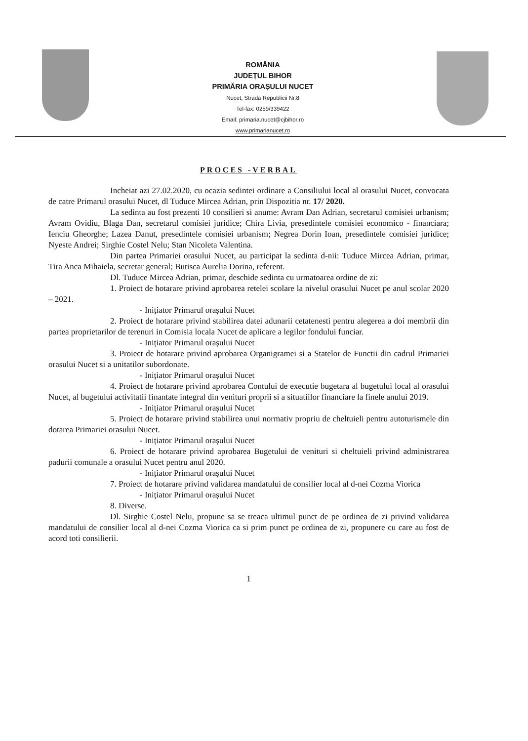ROMÂNIA
JUDEȚUL BIHOR
PRIMĂRIA ORAȘULUI NUCET
Nucet, Strada Republicii Nr.8
Tel-fax: 0259/339422
Email: primaria.nucet@cjbihor.ro
www.primarianucet.ro
PROCES -VERBAL
Incheiat azi 27.02.2020, cu ocazia sedintei ordinare a Consiliului local al orasului Nucet, convocata de catre Primarul orasului Nucet, dl Tuduce Mircea Adrian, prin Dispozitia nr. 17/ 2020.
La sedinta au fost prezenti 10 consilieri si anume: Avram Dan Adrian, secretarul comisiei urbanism; Avram Ovidiu, Blaga Dan, secretarul comisiei juridice; Chira Livia, presedintele comisiei economico - financiara; Ienciu Gheorghe; Lazea Danut, presedintele comisiei urbanism; Negrea Dorin Ioan, presedintele comisiei juridice; Nyeste Andrei; Sirghie Costel Nelu; Stan Nicoleta Valentina.
Din partea Primariei orasului Nucet, au participat la sedinta d-nii: Tuduce Mircea Adrian, primar, Tira Anca Mihaiela, secretar general; Butisca Aurelia Dorina, referent.
Dl. Tuduce Mircea Adrian, primar, deschide sedinta cu urmatoarea ordine de zi:
1. Proiect de hotarare privind aprobarea retelei scolare la nivelul orasului Nucet pe anul scolar 2020 – 2021.
- Inițiator Primarul orașului Nucet
2. Proiect de hotarare privind stabilirea datei adunarii cetatenesti pentru alegerea a doi membrii din partea proprietarilor de terenuri in Comisia locala Nucet de aplicare a legilor fondului funciar.
- Inițiator Primarul orașului Nucet
3. Proiect de hotarare privind aprobarea Organigramei si a Statelor de Functii din cadrul Primariei orasului Nucet si a unitatilor subordonate.
- Inițiator Primarul orașului Nucet
4. Proiect de hotarare privind aprobarea Contului de executie bugetara al bugetului local al orasului Nucet, al bugetului activitatii finantate integral din venituri proprii si a situatiilor financiare la finele anului 2019.
- Inițiator Primarul orașului Nucet
5. Proiect de hotarare privind stabilirea unui normativ propriu de cheltuieli pentru autoturismele din dotarea Primariei orasului Nucet.
- Inițiator Primarul orașului Nucet
6. Proiect de hotarare privind aprobarea Bugetului de venituri si cheltuieli privind administrarea padurii comunale a orasului Nucet pentru anul 2020.
- Inițiator Primarul orașului Nucet
7. Proiect de hotarare privind validarea mandatului de consilier local al d-nei Cozma Viorica
- Inițiator Primarul orașului Nucet
8. Diverse.
Dl. Sirghie Costel Nelu, propune sa se treaca ultimul punct de pe ordinea de zi privind validarea mandatului de consilier local al d-nei Cozma Viorica ca si prim punct pe ordinea de zi, propunere cu care au fost de acord toti consilierii.
1